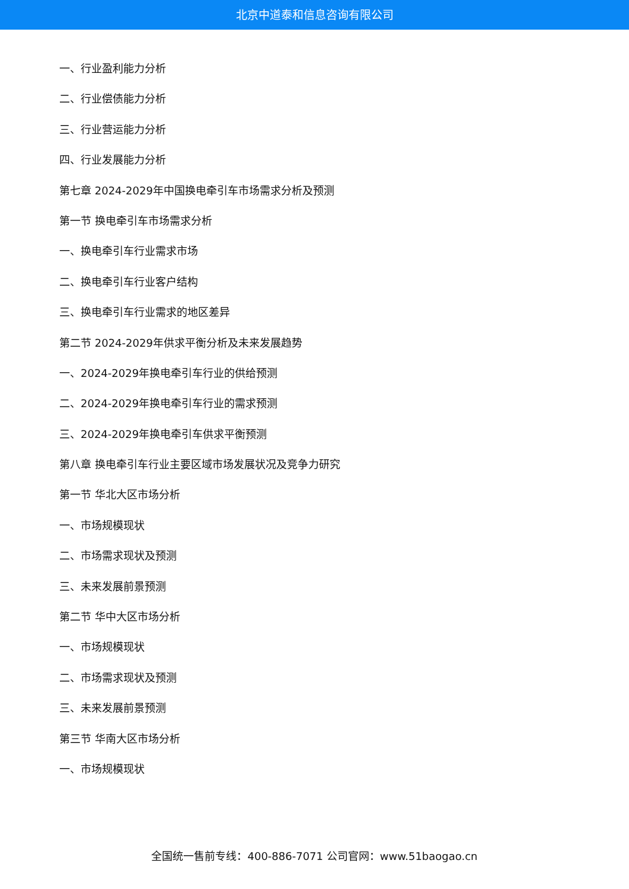北京中道泰和信息咨询有限公司
一、行业盈利能力分析
二、行业偿债能力分析
三、行业营运能力分析
四、行业发展能力分析
第七章 2024-2029年中国换电牵引车市场需求分析及预测
第一节 换电牵引车市场需求分析
一、换电牵引车行业需求市场
二、换电牵引车行业客户结构
三、换电牵引车行业需求的地区差异
第二节 2024-2029年供求平衡分析及未来发展趋势
一、2024-2029年换电牵引车行业的供给预测
二、2024-2029年换电牵引车行业的需求预测
三、2024-2029年换电牵引车供求平衡预测
第八章 换电牵引车行业主要区域市场发展状况及竞争力研究
第一节 华北大区市场分析
一、市场规模现状
二、市场需求现状及预测
三、未来发展前景预测
第二节 华中大区市场分析
一、市场规模现状
二、市场需求现状及预测
三、未来发展前景预测
第三节 华南大区市场分析
一、市场规模现状
全国统一售前专线：400-886-7071 公司官网：www.51baogao.cn